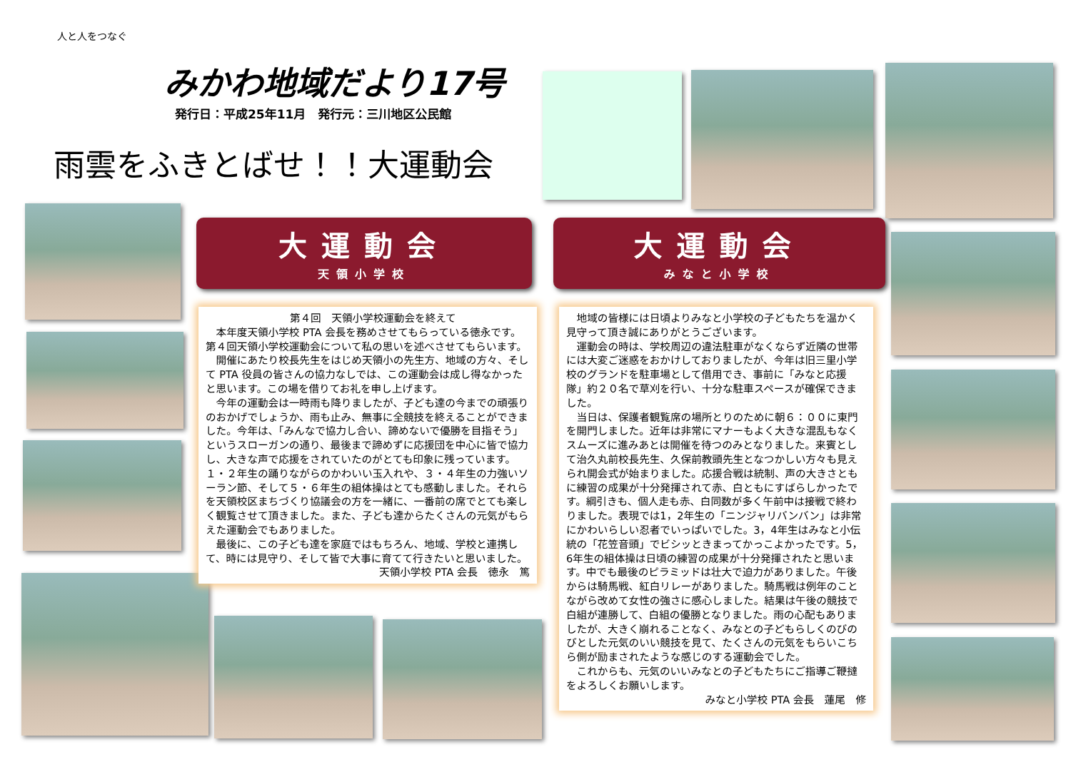人と人をつなぐ
みかわ地域だより17号
発行日：平成25年11月　発行元：三川地区公民館
雨雲をふきとばせ！！大運動会
大運動会
天領小学校
大運動会
みなと小学校
第４回　天領小学校運動会を終えて
本年度天領小学校 PTA 会長を務めさせてもらっている徳永です。第４回天領小学校運動会について私の思いを述べさせてもらいます。
開催にあたり校長先生をはじめ天領小の先生方、地域の方々、そして PTA 役員の皆さんの協力なしでは、この運動会は成し得なかったと思います。この場を借りてお礼を申し上げます。
今年の運動会は一時雨も降りましたが、子ども達の今までの頑張りのおかげでしょうか、雨も止み、無事に全競技を終えることができました。今年は、「みんなで協力し合い、諦めないで優勝を目指そう」というスローガンの通り、最後まで諦めずに応援団を中心に皆で協力し、大きな声で応援をされていたのがとても印象に残っています。１・２年生の踊りながらのかわいい玉入れや、３・４年生の力強いソーラン節、そして５・６年生の組体操はとても感動しました。それらを天領校区まちづくり協議会の方を一緒に、一番前の席でとても楽しく観覧させて頂きました。また、子ども達からたくさんの元気がもらえた運動会でもありました。
最後に、この子ども達を家庭ではもちろん、地域、学校と連携して、時には見守り、そして皆で大事に育てて行きたいと思いました。
天領小学校 PTA 会長　徳永　篤
地域の皆様には日頃よりみなと小学校の子どもたちを温かく見守って頂き誠にありがとうございます。
運動会の時は、学校周辺の違法駐車がなくならず近隣の世帯には大変ご迷惑をおかけしておりましたが、今年は旧三里小学校のグランドを駐車場として借用でき、事前に「みなと応援隊」約２０名で草刈を行い、十分な駐車スペースが確保できました。
当日は、保護者観覧席の場所とりのために朝６：００に東門を開門しました。近年は非常にマナーもよく大きな混乱もなくスムーズに進みあとは開催を待つのみとなりました。来賓として治久丸前校長先生、久保前教頭先生となつかしい方々も見えられ開会式が始まりました。応援合戦は統制、声の大きさともに練習の成果が十分発揮されて赤、白ともにすばらしかったです。綱引きも、個人走も赤、白同数が多く午前中は接戦で終わりました。表現では1，2年生の「ニンジャリバンバン」は非常にかわいらしい忍者でいっぱいでした。3，4年生はみなと小伝統の「花笠音頭」でビシッときまってかっこよかったです。5，6年生の組体操は日頃の練習の成果が十分発揮されたと思います。中でも最後のピラミッドは壮大で迫力がありました。午後からは騎馬戦、紅白リレーがありました。騎馬戦は例年のことながら改めて女性の強さに感心しました。結果は午後の競技で白組が連勝して、白組の優勝となりました。雨の心配もありましたが、大きく崩れることなく、みなとの子どもらしくのびのびとした元気のいい競技を見て、たくさんの元気をもらいこちら側が励まされたような感じのする運動会でした。
これからも、元気のいいみなとの子どもたちにご指導ご鞭撻をよろしくお願いします。
みなと小学校 PTA 会長　蓮尾　修